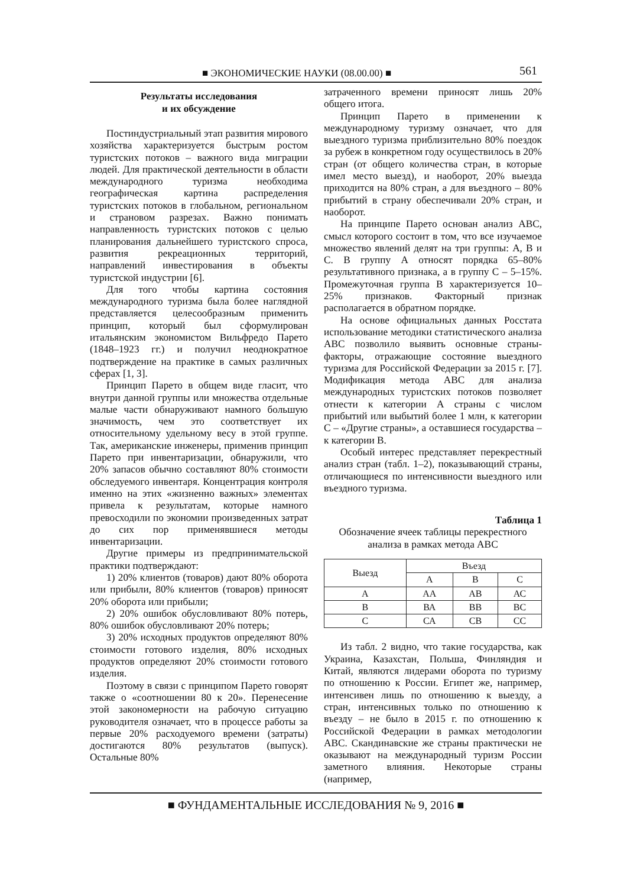■ ЭКОНОМИЧЕСКИЕ НАУКИ (08.00.00) ■ 561
Результаты исследования
и их обсуждение
Постиндустриальный этап развития мирового хозяйства характеризуется быстрым ростом туристских потоков – важного вида миграции людей. Для практической деятельности в области международного туризма необходима географическая картина распределения туристских потоков в глобальном, региональном и страновом разрезах. Важно понимать направленность туристских потоков с целью планирования дальнейшего туристского спроса, развития рекреационных территорий, направлений инвестирования в объекты туристской индустрии [6].
Для того чтобы картина состояния международного туризма была более наглядной представляется целесообразным применить принцип, который был сформулирован итальянским экономистом Вильфредо Парето (1848–1923 гг.) и получил неоднократное подтверждение на практике в самых различных сферах [1, 3].
Принцип Парето в общем виде гласит, что внутри данной группы или множества отдельные малые части обнаруживают намного большую значимость, чем это соответствует их относительному удельному весу в этой группе. Так, американские инженеры, применив принцип Парето при инвентаризации, обнаружили, что 20% запасов обычно составляют 80% стоимости обследуемого инвентаря. Концентрация контроля именно на этих «жизненно важных» элементах привела к результатам, которые намного превосходили по экономии произведенных затрат до сих пор применявшиеся методы инвентаризации.
Другие примеры из предпринимательской практики подтверждают:
1) 20% клиентов (товаров) дают 80% оборота или прибыли, 80% клиентов (товаров) приносят 20% оборота или прибыли;
2) 20% ошибок обусловливают 80% потерь, 80% ошибок обусловливают 20% потерь;
3) 20% исходных продуктов определяют 80% стоимости готового изделия, 80% исходных продуктов определяют 20% стоимости готового изделия.
Поэтому в связи с принципом Парето говорят также о «соотношении 80 к 20». Перенесение этой закономерности на рабочую ситуацию руководителя означает, что в процессе работы за первые 20% расходуемого времени (затраты) достигаются 80% результатов (выпуск). Остальные 80%
затраченного времени приносят лишь 20% общего итога.
Принцип Парето в применении к международному туризму означает, что для выездного туризма приблизительно 80% поездок за рубеж в конкретном году осуществилось в 20% стран (от общего количества стран, в которые имел место выезд), и наоборот, 20% выезда приходится на 80% стран, а для въездного – 80% прибытий в страну обеспечивали 20% стран, и наоборот.
На принципе Парето основан анализ АВС, смысл которого состоит в том, что все изучаемое множество явлений делят на три группы: А, В и С. В группу А относят порядка 65–80% результативного признака, а в группу С – 5–15%. Промежуточная группа В характеризуется 10–25% признаков. Факторный признак располагается в обратном порядке.
На основе официальных данных Росстата использование методики статистического анализа АВС позволило выявить основные страны-факторы, отражающие состояние выездного туризма для Российской Федерации за 2015 г. [7]. Модификация метода АВС для анализа международных туристских потоков позволяет отнести к категории А страны с числом прибытий или выбытий более 1 млн, к категории С – «Другие страны», а оставшиеся государства – к категории В.
Особый интерес представляет перекрестный анализ стран (табл. 1–2), показывающий страны, отличающиеся по интенсивности выездного или въездного туризма.
Таблица 1
Обозначение ячеек таблицы перекрестного анализа в рамках метода АВС
| Выезд | Въезд | | |
| --- | --- | --- | --- |
| | А | В | С |
| А | АА | АВ | АС |
| В | ВА | ВВ | ВС |
| С | СА | СВ | СС |
Из табл. 2 видно, что такие государства, как Украина, Казахстан, Польша, Финляндия и Китай, являются лидерами оборота по туризму по отношению к России. Египет же, например, интенсивен лишь по отношению к выезду, а стран, интенсивных только по отношению к въезду – не было в 2015 г. по отношению к Российской Федерации в рамках методологии АВС. Скандинавские же страны практически не оказывают на международный туризм России заметного влияния. Некоторые страны (например,
■ ФУНДАМЕНТАЛЬНЫЕ ИССЛЕДОВАНИЯ № 9, 2016 ■